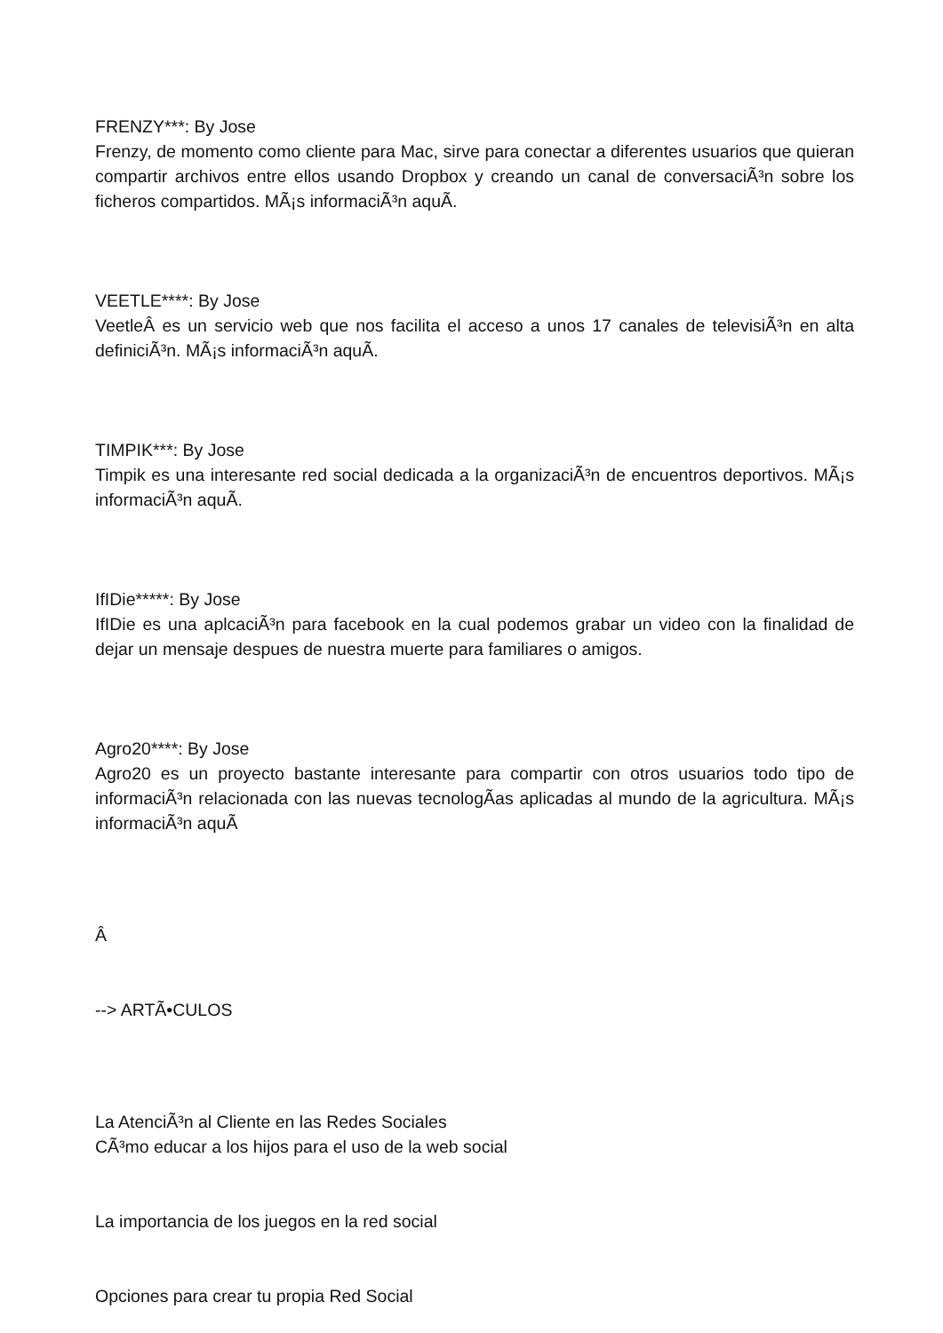FRENZY***: By Jose
Frenzy, de momento como cliente para Mac, sirve para conectar a diferentes usuarios que quieran compartir archivos entre ellos usando Dropbox y creando un canal de conversaciÃ³n sobre los ficheros compartidos. MÃ¡s informaciÃ³n aquÃ­.
VEETLE****: By Jose
VeetleÂ es un servicio web que nos facilita el acceso a unos 17 canales de televisiÃ³n en alta definiciÃ³n. MÃ¡s informaciÃ³n aquÃ­.
TIMPIK***: By Jose
Timpik es una interesante red social dedicada a la organizaciÃ³n de encuentros deportivos. MÃ¡s informaciÃ³n aquÃ­.
IfIDie*****: By Jose
IfIDie es una aplcaciÃ³n para facebook en la cual podemos grabar un video con la finalidad de dejar un mensaje despues de nuestra muerte para familiares o amigos.
Agro20****: By Jose
Agro20 es un proyecto bastante interesante para compartir con otros usuarios todo tipo de informaciÃ³n relacionada con las nuevas tecnologÃ­as aplicadas al mundo de la agricultura. MÃ¡s informaciÃ³n aquÃ­
Â
--> ARTÃ•CULOS
La AtenciÃ³n al Cliente en las Redes Sociales
CÃ³mo educar a los hijos para el uso de la web social
La importancia de los juegos en la red social
Opciones para crear tu propia Red Social